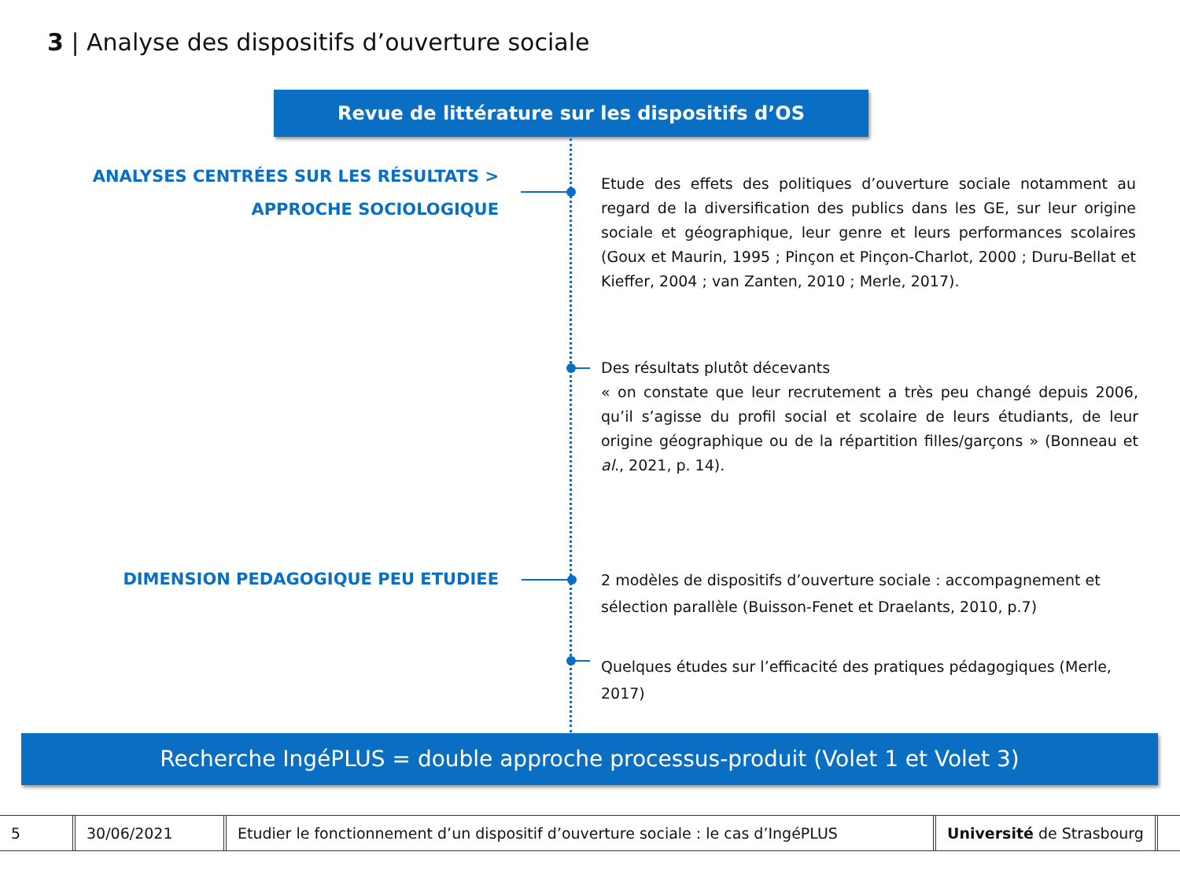3 | Analyse des dispositifs d’ouverture sociale
Revue de littérature sur les dispositifs d’OS
ANALYSES CENTRÉES SUR LES RÉSULTATS >
APPROCHE SOCIOLOGIQUE
Etude des effets des politiques d’ouverture sociale notamment au regard de la diversification des publics dans les GE, sur leur origine sociale et géographique, leur genre et leurs performances scolaires (Goux et Maurin, 1995 ; Pinçon et Pinçon-Charlot, 2000 ; Duru-Bellat et Kieffer, 2004 ; van Zanten, 2010 ; Merle, 2017).
Des résultats plutôt décevants
« on constate que leur recrutement a très peu changé depuis 2006, qu’il s’agisse du profil social et scolaire de leurs étudiants, de leur origine géographique ou de la répartition filles/garçons » (Bonneau et al., 2021, p. 14).
DIMENSION PEDAGOGIQUE PEU ETUDIEE
2 modèles de dispositifs d’ouverture sociale : accompagnement et sélection parallèle (Buisson-Fenet et Draelants, 2010, p.7)
Quelques études sur l’efficacité des pratiques pédagogiques (Merle, 2017)
Recherche IngéPLUS = double approche processus-produit (Volet 1 et Volet 3)
5 30/06/2021 Etudier le fonctionnement d’un dispositif d’ouverture sociale : le cas d’IngéPLUS
Université de Strasbourg